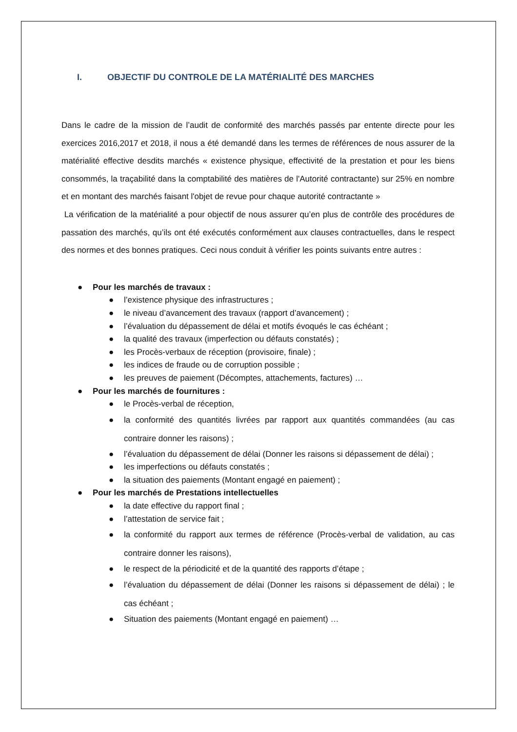I. OBJECTIF DU CONTROLE DE LA MATÉRIALITÉ DES MARCHES
Dans le cadre de la mission de l’audit de conformité des marchés passés par entente directe pour les exercices 2016,2017 et 2018, il nous a été demandé dans les termes de références de nous assurer de la matérialité effective desdits marchés « existence physique, effectivité de la prestation et pour les biens consommés, la traçabilité dans la comptabilité des matières de l'Autorité contractante) sur 25% en nombre et en montant des marchés faisant l'objet de revue pour chaque autorité contractante »
La vérification de la matérialité a pour objectif de nous assurer qu’en plus de contrôle des procédures de passation des marchés, qu’ils ont été exécutés conformément aux clauses contractuelles, dans le respect des normes et des bonnes pratiques. Ceci nous conduit à vérifier les points suivants entre autres :
● Pour les marchés de travaux :
● l’existence physique des infrastructures ;
● le niveau d’avancement des travaux (rapport d’avancement) ;
● l’évaluation du dépassement de délai et motifs évoqués le cas échéant ;
● la qualité des travaux (imperfection ou défauts constatés) ;
● les Procès-verbaux de réception (provisoire, finale) ;
● les indices de fraude ou de corruption possible ;
● les preuves de paiement (Décomptes, attachements, factures) …
● Pour les marchés de fournitures :
● le Procès-verbal de réception,
● la conformité des quantités livrées par rapport aux quantités commandées (au cas contraire donner les raisons) ;
● l’évaluation du dépassement de délai (Donner les raisons si dépassement de délai) ;
● les imperfections ou défauts constatés ;
● la situation des paiements (Montant engagé en paiement) ;
● Pour les marchés de Prestations intellectuelles
● la date effective du rapport final ;
● l’attestation de service fait ;
● la conformité du rapport aux termes de référence (Procès-verbal de validation, au cas contraire donner les raisons),
● le respect de la périodicité et de la quantité des rapports d’étape ;
● l’évaluation du dépassement de délai (Donner les raisons si dépassement de délai) ; le cas échéant ;
● Situation des paiements (Montant engagé en paiement) …